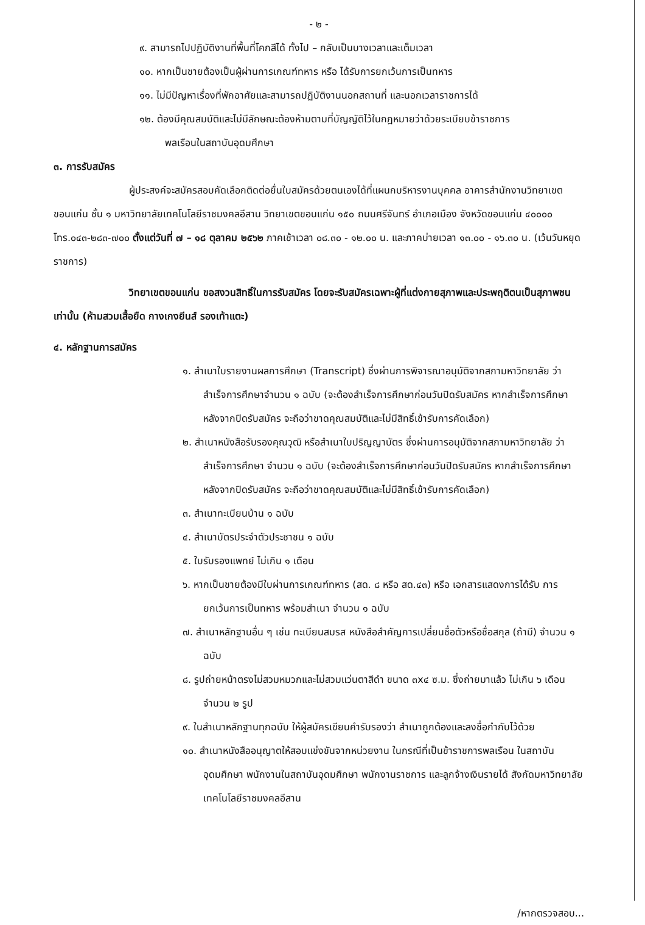- ๒ -
๙. สามารถไปปฏิบัติงานที่พื้นที่โคกสีได้ ทั้งไป – กลับเป็นบางเวลาและเต็มเวลา
๑๐. หากเป็นชายต้องเป็นผู้ผ่านการเกณฑ์ทหาร หรือ ได้รับการยกเว้นการเป็นทหาร
๑๑. ไม่มีปัญหาเรื่องที่พักอาศัยและสามารถปฏิบัติงานนอกสถานที่ และนอกเวลาราชการได้
๑๒. ต้องมีคุณสมบัติและไม่มีลักษณะต้องห้ามตามที่บัญญัติไว้ในกฎหมายว่าด้วยระเบียบข้าราชการ
พลเรือนในสถาบันอุดมศึกษา
๓. การรับสมัคร
ผู้ประสงค์จะสมัครสอบคัดเลือกติดต่อยื่นใบสมัครด้วยตนเองได้ที่แผนกบริหารงานบุคคล อาคารสำนักงานวิทยาเขตขอนแก่น ชั้น ๑ มหาวิทยาลัยเทคโนโลยีราชมงคลอีสาน วิทยาเขตขอนแก่น ๑๕๐ ถนนศรีจันทร์ อำเภอเมือง จังหวัดขอนแก่น ๔๐๐๐๐ โทร.๐๔๓-๒๘๓-๗๐๐ ตั้งแต่วันที่ ๗ – ๑๘ ตุลาคม ๒๕๖๒ ภาคเช้าเวลา ๐๘.๓๐ - ๑๒.๐๐ น. และภาคบ่ายเวลา ๑๓.๐๐ - ๑๖.๓๐ น. (เว้นวันหยุดราชการ)
วิทยาเขตขอนแก่น ขอสงวนสิทธิ์ในการรับสมัคร โดยจะรับสมัครเฉพาะผู้ที่แต่งกายสุภาพและประพฤติตนเป็นสุภาพชนเท่านั้น (ห้ามสวมเสื้อยืด กางเกงยีนส์ รองเท้าแตะ)
๔. หลักฐานการสมัคร
๑. สำเนาใบรายงานผลการศึกษา (Transcript) ซึ่งผ่านการพิจารณาอนุมัติจากสภามหาวิทยาลัย ว่าสำเร็จการศึกษาจำนวน ๑ ฉบับ (จะต้องสำเร็จการศึกษาก่อนวันปิดรับสมัคร หากสำเร็จการศึกษาหลังจากปิดรับสมัคร จะถือว่าขาดคุณสมบัติและไม่มีสิทธิ์เข้ารับการคัดเลือก)
๒. สำเนาหนังสือรับรองคุณวุฒิ หรือสำเนาใบปริญญาบัตร ซึ่งผ่านการอนุมัติจากสภามหาวิทยาลัย ว่าสำเร็จการศึกษา จำนวน ๑ ฉบับ (จะต้องสำเร็จการศึกษาก่อนวันปิดรับสมัคร หากสำเร็จการศึกษาหลังจากปิดรับสมัคร จะถือว่าขาดคุณสมบัติและไม่มีสิทธิ์เข้ารับการคัดเลือก)
๓. สำเนาทะเบียนบ้าน ๑ ฉบับ
๔. สำเนาบัตรประจำตัวประชาชน ๑ ฉบับ
๕. ใบรับรองแพทย์ ไม่เกิน ๑ เดือน
๖. หากเป็นชายต้องมีใบผ่านการเกณฑ์ทหาร (สด. ๘ หรือ สด.๔๓) หรือ เอกสารแสดงการได้รับ การยกเว้นการเป็นทหาร พร้อมสำเนา จำนวน ๑ ฉบับ
๗. สำเนาหลักฐานอื่น ๆ เช่น ทะเบียนสมรส หนังสือสำคัญการเปลี่ยนชื่อตัวหรือชื่อสกุล (ถ้ามี) จำนวน ๑ ฉบับ
๘. รูปถ่ายหน้าตรงไม่สวมหมวกและไม่สวมแว่นตาสีดำ ขนาด ๓x๔ ซ.ม. ซึ่งถ่ายมาแล้ว ไม่เกิน ๖ เดือน จำนวน ๒ รูป
๙. ในสำเนาหลักฐานทุกฉบับ ให้ผู้สมัครเขียนคำรับรองว่า สำเนาถูกต้องและลงชื่อกำกับไว้ด้วย
๑๐. สำเนาหนังสืออนุญาตให้สอบแข่งขันจากหน่วยงาน ในกรณีที่เป็นข้าราชการพลเรือน ในสถาบันอุดมศึกษา พนักงานในสถาบันอุดมศึกษา พนักงานราชการ และลูกจ้างเงินรายได้ สังกัดมหาวิทยาลัยเทคโนโลยีราชมงคลอีสาน
/หากตรวจสอบ...